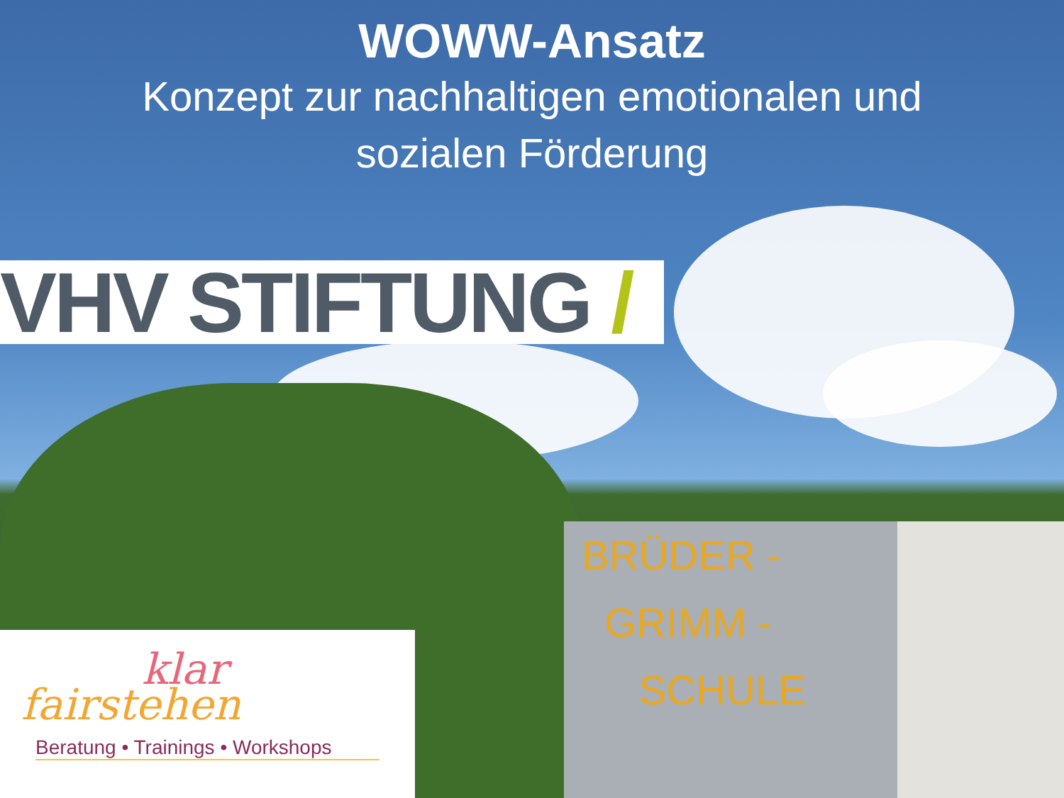BRÜDER -
GRIMM -
SCHULE
WOWW-Ansatz
Konzept zur nachhaltigen emotionalen und
sozialen Förderung
VHV STIFTUNG /
klar
fairstehen
Beratung • Trainings • Workshops